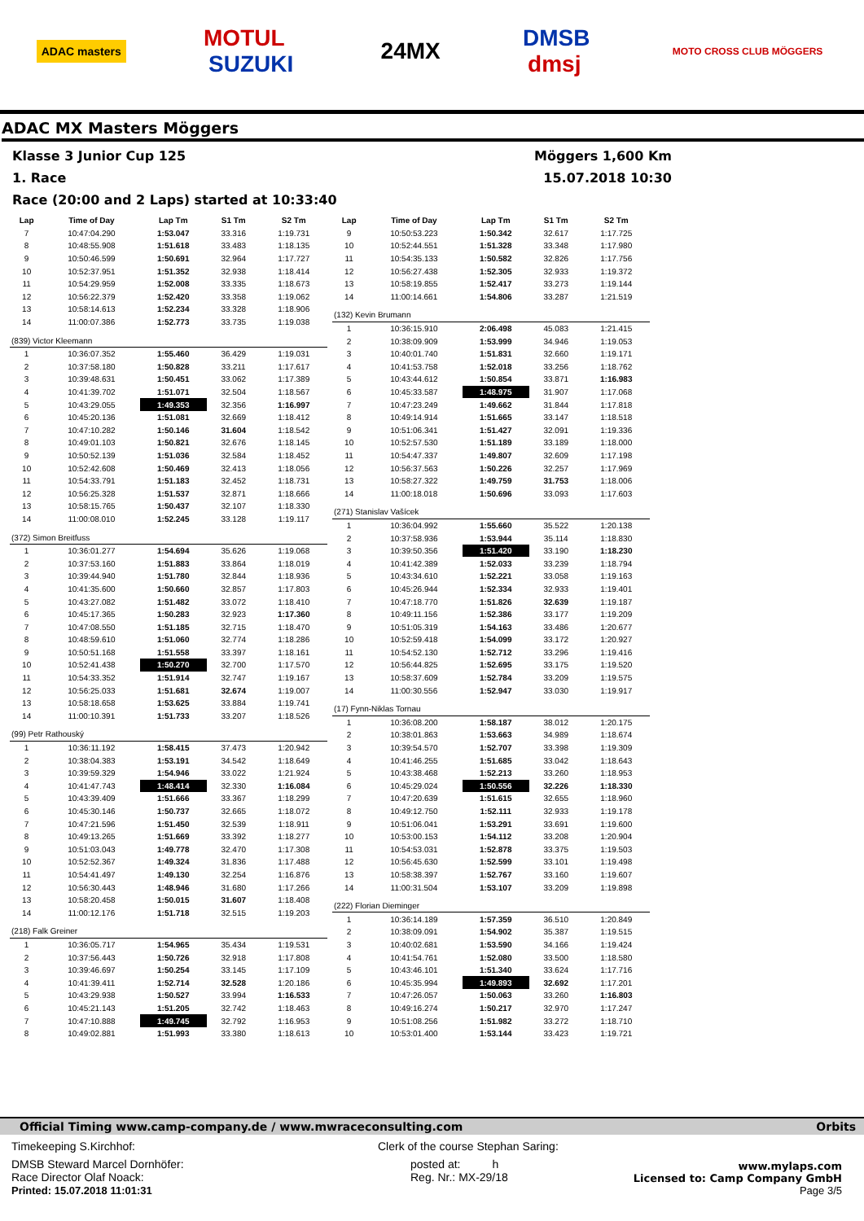ADAC masters MOTUL
SUZUKI 24MX DMSB
dmsj MOTO CROSS CLUB MÖGGERS
ADAC MX Masters Möggers
Klasse 3 Junior Cup 125 Möggers 1,600 Km
1. Race 15.07.2018 10:30
Race (20:00 and 2 Laps) started at 10:33:40
| Lap | Time of Day | Lap Tm | S1 Tm | S2 Tm |
| --- | --- | --- | --- | --- |
| 7 | 10:47:04.290 | 1:53.047 | 33.316 | 1:19.731 |
| 8 | 10:48:55.908 | 1:51.618 | 33.483 | 1:18.135 |
| 9 | 10:50:46.599 | 1:50.691 | 32.964 | 1:17.727 |
| 10 | 10:52:37.951 | 1:51.352 | 32.938 | 1:18.414 |
| 11 | 10:54:29.959 | 1:52.008 | 33.335 | 1:18.673 |
| 12 | 10:56:22.379 | 1:52.420 | 33.358 | 1:19.062 |
| 13 | 10:58:14.613 | 1:52.234 | 33.328 | 1:18.906 |
| 14 | 11:00:07.386 | 1:52.773 | 33.735 | 1:19.038 |
| (839) Victor Kleemann | | | | |
| 1 | 10:36:07.352 | 1:55.460 | 36.429 | 1:19.031 |
| 2 | 10:37:58.180 | 1:50.828 | 33.211 | 1:17.617 |
| 3 | 10:39:48.631 | 1:50.451 | 33.062 | 1:17.389 |
| 4 | 10:41:39.702 | 1:51.071 | 32.504 | 1:18.567 |
| 5 | 10:43:29.055 | 1:49.353 | 32.356 | 1:16.997 |
| 6 | 10:45:20.136 | 1:51.081 | 32.669 | 1:18.412 |
| 7 | 10:47:10.282 | 1:50.146 | 31.604 | 1:18.542 |
| 8 | 10:49:01.103 | 1:50.821 | 32.676 | 1:18.145 |
| 9 | 10:50:52.139 | 1:51.036 | 32.584 | 1:18.452 |
| 10 | 10:52:42.608 | 1:50.469 | 32.413 | 1:18.056 |
| 11 | 10:54:33.791 | 1:51.183 | 32.452 | 1:18.731 |
| 12 | 10:56:25.328 | 1:51.537 | 32.871 | 1:18.666 |
| 13 | 10:58:15.765 | 1:50.437 | 32.107 | 1:18.330 |
| 14 | 11:00:08.010 | 1:52.245 | 33.128 | 1:19.117 |
| (372) Simon Breitfuss | | | | |
| 1 | 10:36:01.277 | 1:54.694 | 35.626 | 1:19.068 |
| 2 | 10:37:53.160 | 1:51.883 | 33.864 | 1:18.019 |
| 3 | 10:39:44.940 | 1:51.780 | 32.844 | 1:18.936 |
| 4 | 10:41:35.600 | 1:50.660 | 32.857 | 1:17.803 |
| 5 | 10:43:27.082 | 1:51.482 | 33.072 | 1:18.410 |
| 6 | 10:45:17.365 | 1:50.283 | 32.923 | 1:17.360 |
| 7 | 10:47:08.550 | 1:51.185 | 32.715 | 1:18.470 |
| 8 | 10:48:59.610 | 1:51.060 | 32.774 | 1:18.286 |
| 9 | 10:50:51.168 | 1:51.558 | 33.397 | 1:18.161 |
| 10 | 10:52:41.438 | 1:50.270 | 32.700 | 1:17.570 |
| 11 | 10:54:33.352 | 1:51.914 | 32.747 | 1:19.167 |
| 12 | 10:56:25.033 | 1:51.681 | 32.674 | 1:19.007 |
| 13 | 10:58:18.658 | 1:53.625 | 33.884 | 1:19.741 |
| 14 | 11:00:10.391 | 1:51.733 | 33.207 | 1:18.526 |
| (99) Petr Rathouský | | | | |
| 1 | 10:36:11.192 | 1:58.415 | 37.473 | 1:20.942 |
| 2 | 10:38:04.383 | 1:53.191 | 34.542 | 1:18.649 |
| 3 | 10:39:59.329 | 1:54.946 | 33.022 | 1:21.924 |
| 4 | 10:41:47.743 | 1:48.414 | 32.330 | 1:16.084 |
| 5 | 10:43:39.409 | 1:51.666 | 33.367 | 1:18.299 |
| 6 | 10:45:30.146 | 1:50.737 | 32.665 | 1:18.072 |
| 7 | 10:47:21.596 | 1:51.450 | 32.539 | 1:18.911 |
| 8 | 10:49:13.265 | 1:51.669 | 33.392 | 1:18.277 |
| 9 | 10:51:03.043 | 1:49.778 | 32.470 | 1:17.308 |
| 10 | 10:52:52.367 | 1:49.324 | 31.836 | 1:17.488 |
| 11 | 10:54:41.497 | 1:49.130 | 32.254 | 1:16.876 |
| 12 | 10:56:30.443 | 1:48.946 | 31.680 | 1:17.266 |
| 13 | 10:58:20.458 | 1:50.015 | 31.607 | 1:18.408 |
| 14 | 11:00:12.176 | 1:51.718 | 32.515 | 1:19.203 |
| (218) Falk Greiner | | | | |
| 1 | 10:36:05.717 | 1:54.965 | 35.434 | 1:19.531 |
| 2 | 10:37:56.443 | 1:50.726 | 32.918 | 1:17.808 |
| 3 | 10:39:46.697 | 1:50.254 | 33.145 | 1:17.109 |
| 4 | 10:41:39.411 | 1:52.714 | 32.528 | 1:20.186 |
| 5 | 10:43:29.938 | 1:50.527 | 33.994 | 1:16.533 |
| 6 | 10:45:21.143 | 1:51.205 | 32.742 | 1:18.463 |
| 7 | 10:47:10.888 | 1:49.745 | 32.792 | 1:16.953 |
| 8 | 10:49:02.881 | 1:51.993 | 33.380 | 1:18.613 |
| Lap | Time of Day | Lap Tm | S1 Tm | S2 Tm |
| --- | --- | --- | --- | --- |
| 9 | 10:50:53.223 | 1:50.342 | 32.617 | 1:17.725 |
| 10 | 10:52:44.551 | 1:51.328 | 33.348 | 1:17.980 |
| 11 | 10:54:35.133 | 1:50.582 | 32.826 | 1:17.756 |
| 12 | 10:56:27.438 | 1:52.305 | 32.933 | 1:19.372 |
| 13 | 10:58:19.855 | 1:52.417 | 33.273 | 1:19.144 |
| 14 | 11:00:14.661 | 1:54.806 | 33.287 | 1:21.519 |
| (132) Kevin Brumann | | | | |
| 1 | 10:36:15.910 | 2:06.498 | 45.083 | 1:21.415 |
| 2 | 10:38:09.909 | 1:53.999 | 34.946 | 1:19.053 |
| 3 | 10:40:01.740 | 1:51.831 | 32.660 | 1:19.171 |
| 4 | 10:41:53.758 | 1:52.018 | 33.256 | 1:18.762 |
| 5 | 10:43:44.612 | 1:50.854 | 33.871 | 1:16.983 |
| 6 | 10:45:33.587 | 1:48.975 | 31.907 | 1:17.068 |
| 7 | 10:47:23.249 | 1:49.662 | 31.844 | 1:17.818 |
| 8 | 10:49:14.914 | 1:51.665 | 33.147 | 1:18.518 |
| 9 | 10:51:06.341 | 1:51.427 | 32.091 | 1:19.336 |
| 10 | 10:52:57.530 | 1:51.189 | 33.189 | 1:18.000 |
| 11 | 10:54:47.337 | 1:49.807 | 32.609 | 1:17.198 |
| 12 | 10:56:37.563 | 1:50.226 | 32.257 | 1:17.969 |
| 13 | 10:58:27.322 | 1:49.759 | 31.753 | 1:18.006 |
| 14 | 11:00:18.018 | 1:50.696 | 33.093 | 1:17.603 |
| (271) Stanislav Vašícek | | | | |
| 1 | 10:36:04.992 | 1:55.660 | 35.522 | 1:20.138 |
| 2 | 10:37:58.936 | 1:53.944 | 35.114 | 1:18.830 |
| 3 | 10:39:50.356 | 1:51.420 | 33.190 | 1:18.230 |
| 4 | 10:41:42.389 | 1:52.033 | 33.239 | 1:18.794 |
| 5 | 10:43:34.610 | 1:52.221 | 33.058 | 1:19.163 |
| 6 | 10:45:26.944 | 1:52.334 | 32.933 | 1:19.401 |
| 7 | 10:47:18.770 | 1:51.826 | 32.639 | 1:19.187 |
| 8 | 10:49:11.156 | 1:52.386 | 33.177 | 1:19.209 |
| 9 | 10:51:05.319 | 1:54.163 | 33.486 | 1:20.677 |
| 10 | 10:52:59.418 | 1:54.099 | 33.172 | 1:20.927 |
| 11 | 10:54:52.130 | 1:52.712 | 33.296 | 1:19.416 |
| 12 | 10:56:44.825 | 1:52.695 | 33.175 | 1:19.520 |
| 13 | 10:58:37.609 | 1:52.784 | 33.209 | 1:19.575 |
| 14 | 11:00:30.556 | 1:52.947 | 33.030 | 1:19.917 |
| (17) Fynn-Niklas Tornau | | | | |
| 1 | 10:36:08.200 | 1:58.187 | 38.012 | 1:20.175 |
| 2 | 10:38:01.863 | 1:53.663 | 34.989 | 1:18.674 |
| 3 | 10:39:54.570 | 1:52.707 | 33.398 | 1:19.309 |
| 4 | 10:41:46.255 | 1:51.685 | 33.042 | 1:18.643 |
| 5 | 10:43:38.468 | 1:52.213 | 33.260 | 1:18.953 |
| 6 | 10:45:29.024 | 1:50.556 | 32.226 | 1:18.330 |
| 7 | 10:47:20.639 | 1:51.615 | 32.655 | 1:18.960 |
| 8 | 10:49:12.750 | 1:52.111 | 32.933 | 1:19.178 |
| 9 | 10:51:06.041 | 1:53.291 | 33.691 | 1:19.600 |
| 10 | 10:53:00.153 | 1:54.112 | 33.208 | 1:20.904 |
| 11 | 10:54:53.031 | 1:52.878 | 33.375 | 1:19.503 |
| 12 | 10:56:45.630 | 1:52.599 | 33.101 | 1:19.498 |
| 13 | 10:58:38.397 | 1:52.767 | 33.160 | 1:19.607 |
| 14 | 11:00:31.504 | 1:53.107 | 33.209 | 1:19.898 |
| (222) Florian Dieminger | | | | |
| 1 | 10:36:14.189 | 1:57.359 | 36.510 | 1:20.849 |
| 2 | 10:38:09.091 | 1:54.902 | 35.387 | 1:19.515 |
| 3 | 10:40:02.681 | 1:53.590 | 34.166 | 1:19.424 |
| 4 | 10:41:54.761 | 1:52.080 | 33.500 | 1:18.580 |
| 5 | 10:43:46.101 | 1:51.340 | 33.624 | 1:17.716 |
| 6 | 10:45:35.994 | 1:49.893 | 32.692 | 1:17.201 |
| 7 | 10:47:26.057 | 1:50.063 | 33.260 | 1:16.803 |
| 8 | 10:49:16.274 | 1:50.217 | 32.970 | 1:17.247 |
| 9 | 10:51:08.256 | 1:51.982 | 33.272 | 1:18.710 |
| 10 | 10:53:01.400 | 1:53.144 | 33.423 | 1:19.721 |
Official Timing www.camp-company.de / www.mwraceconsulting.com Orbits
Timekeeping S.Kirchhof: Clerk of the course Stephan Saring:
DMSB Steward Marcel Dornhöfer:
Race Director Olaf Noack:
Printed: 15.07.2018 11:01:31
posted at: h
Reg. Nr.: MX-29/18
www.mylaps.com
Licensed to: Camp Company GmbH
Page 3/5